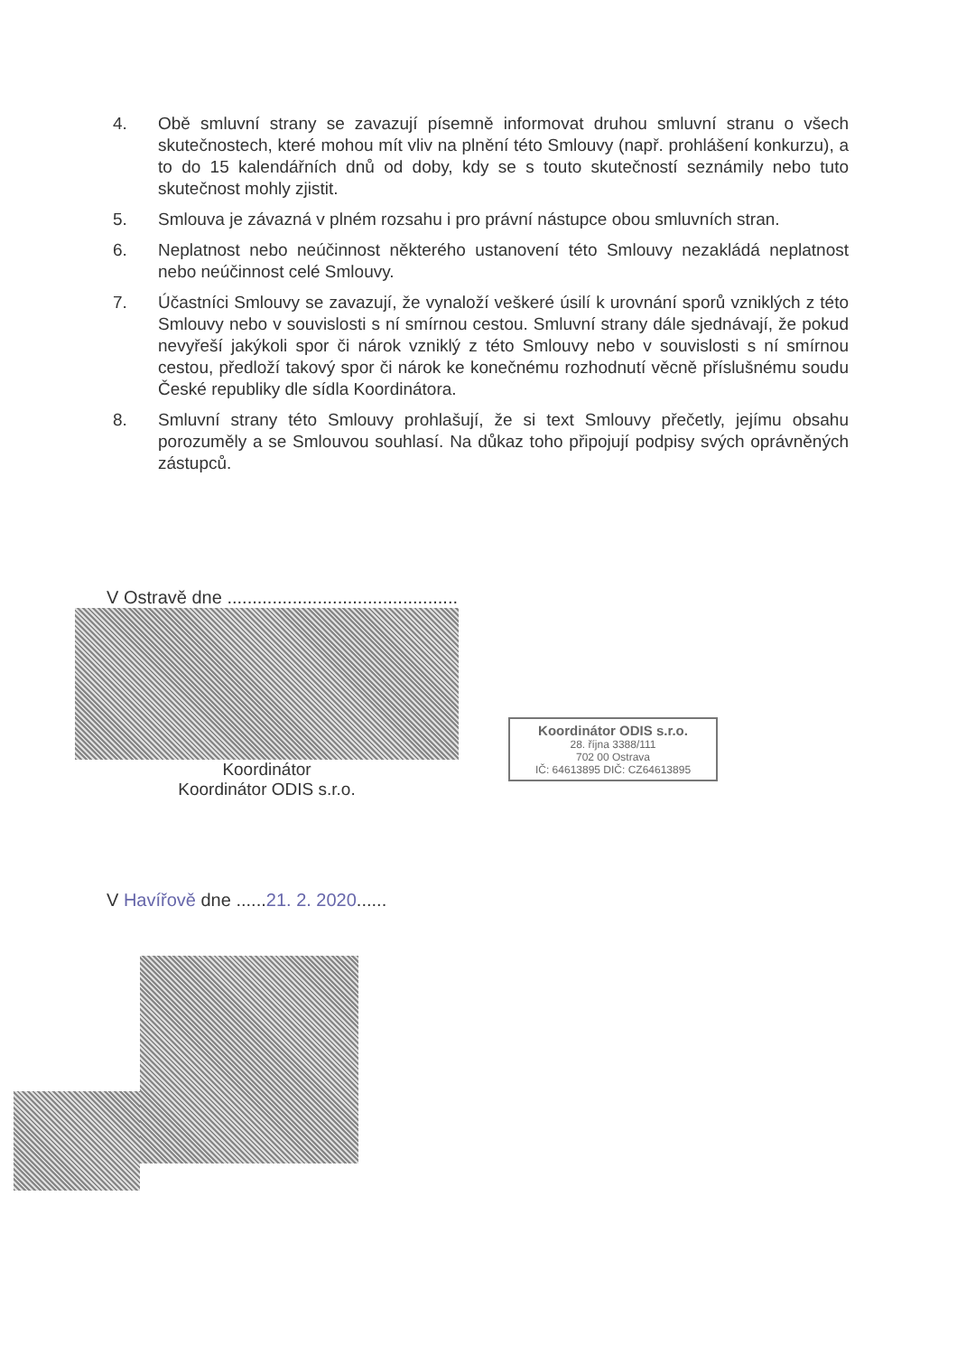4. Obě smluvní strany se zavazují písemně informovat druhou smluvní stranu o všech skutečnostech, které mohou mít vliv na plnění této Smlouvy (např. prohlášení konkurzu), a to do 15 kalendářních dnů od doby, kdy se s touto skutečností seznámily nebo tuto skutečnost mohly zjistit.
5. Smlouva je závazná v plném rozsahu i pro právní nástupce obou smluvních stran.
6. Neplatnost nebo neúčinnost některého ustanovení této Smlouvy nezakládá neplatnost nebo neúčinnost celé Smlouvy.
7. Účastníci Smlouvy se zavazují, že vynaloží veškeré úsilí k urovnání sporů vzniklých z této Smlouvy nebo v souvislosti s ní smírnou cestou. Smluvní strany dále sjednávají, že pokud nevyřeší jakýkoli spor či nárok vzniklý z této Smlouvy nebo v souvislosti s ní smírnou cestou, předloží takový spor či nárok ke konečnému rozhodnutí věcně příslušnému soudu České republiky dle sídla Koordinátora.
8. Smluvní strany této Smlouvy prohlašují, že si text Smlouvy přečetly, jejímu obsahu porozuměly a se Smlouvou souhlasí. Na důkaz toho připojují podpisy svých oprávněných zástupců.
V Ostravě dne ..............................................
Koordinátor
Koordinátor ODIS s.r.o.
Koordinátor ODIS s.r.o.
28. října 3388/111
702 00 Ostrava
IČ: 64613895 DIČ: CZ64613895
V Havířově dne ......21. 2. 2020......